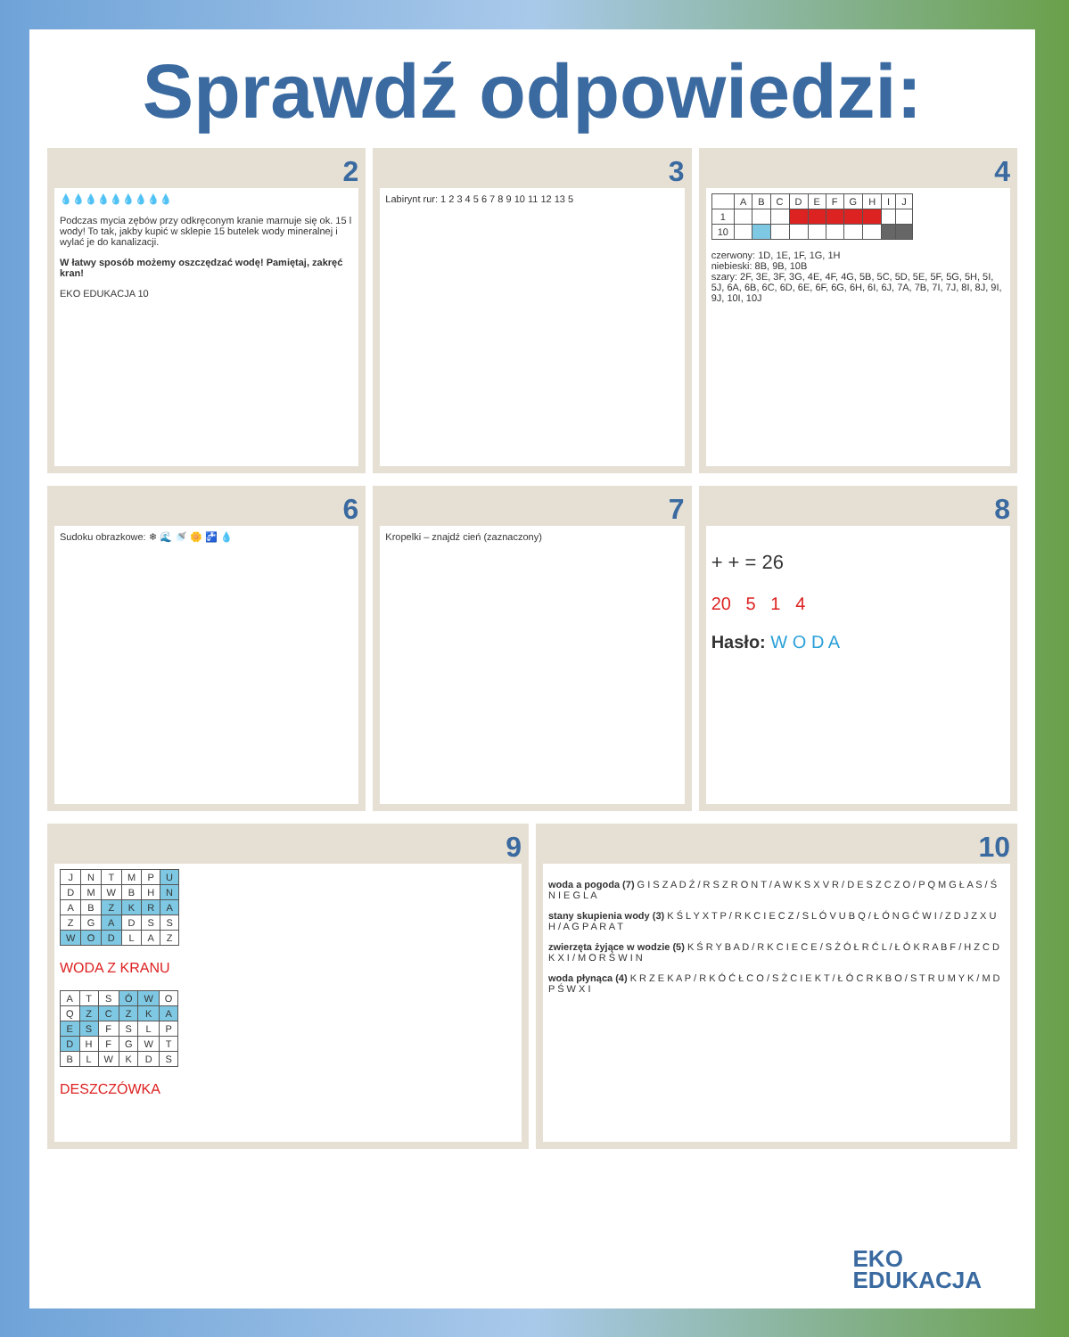Sprawdź odpowiedzi:
2
💧💧💧💧💧💧💧💧💧
Podczas mycia zębów przy odkręconym kranie marnuje się ok. 15 l wody! To tak, jakby kupić w sklepie 15 butelek wody mineralnej i wylać je do kanalizacji.
W łatwy sposób możemy oszczędzać wodę! Pamiętaj, zakręć kran!
EKO EDUKACJA 10
3
Labirynt rur: 1 2 3 4 5 6 7 8 9 10 11 12 13 5
4
| | A | B | C | D | E | F | G | H | I | J |
| 1 | | | | | | | | | | |
| 10 | | | | | | | | | | |
czerwony: 1D, 1E, 1F, 1G, 1H
niebieski: 8B, 9B, 10B
szary: 2F, 3E, 3F, 3G, 4E, 4F, 4G, 5B, 5C, 5D, 5E, 5F, 5G, 5H, 5I, 5J, 6A, 6B, 6C, 6D, 6E, 6F, 6G, 6H, 6I, 6J, 7A, 7B, 7I, 7J, 8I, 8J, 9I, 9J, 10I, 10J
6
Sudoku obrazkowe: ❄ 🌊 🚿 🌼 🚰 💧
7
Kropelki – znajdź cień (zaznaczony)
8
+ + = 26
20 5 1 4
Hasło: W O D A
9
| J | N | T | M | P | U |
| D | M | W | B | H | N |
| A | B | Z | K | R | A |
| Z | G | A | D | S | S |
| W | O | D | L | A | Z |
WODA Z KRANU
| A | T | S | Ó | W | O |
| Q | Z | C | Z | K | A |
| E | S | F | S | L | P |
| D | H | F | G | W | T |
| B | L | W | K | D | S |
DESZCZÓWKA
10
woda a pogoda (7) G I S Z A D Ź / R S Z R O N T / A W K S X V R / D E S Z C Z O / P Q M G Ł A S / Ś N I E G L A
stany skupienia wody (3) K Ś L Y X T P / R K C I E C Z / S L Ó V U B Q / Ł Ó N G Ć W I / Z D J Z X U H / A G P A R A T
zwierzęta żyjące w wodzie (5) K Ś R Y B A D / R K C I E C E / S Ż Ó Ł R Ć L / Ł Ó K R A B F / H Z C D K X I / M O R Ś W I N
woda płynąca (4) K R Z E K A P / R K Ó Ć Ł C O / S Ż C I E K T / Ł Ó C R K B O / S T R U M Y K / M D P Ś W X I
EKO
EDUKACJA